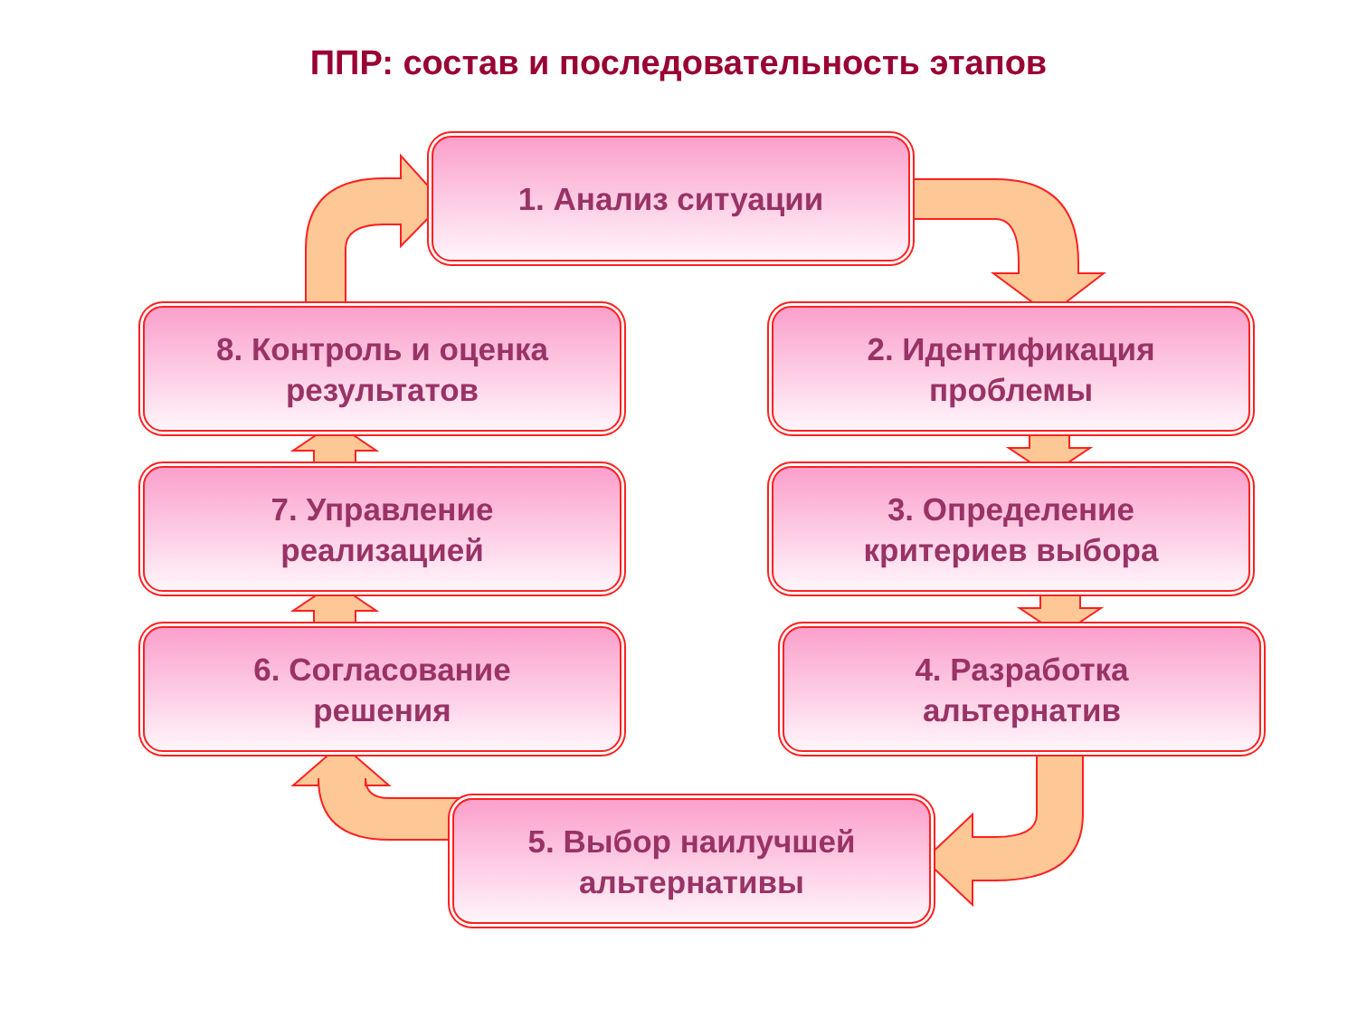ППР: состав и последовательность этапов
1. Анализ ситуации
2. Идентификация
проблемы
3. Определение
критериев выбора
4. Разработка
альтернатив
5. Выбор наилучшей
альтернативы
6. Согласование
решения
7. Управление
реализацией
8. Контроль и оценка
результатов